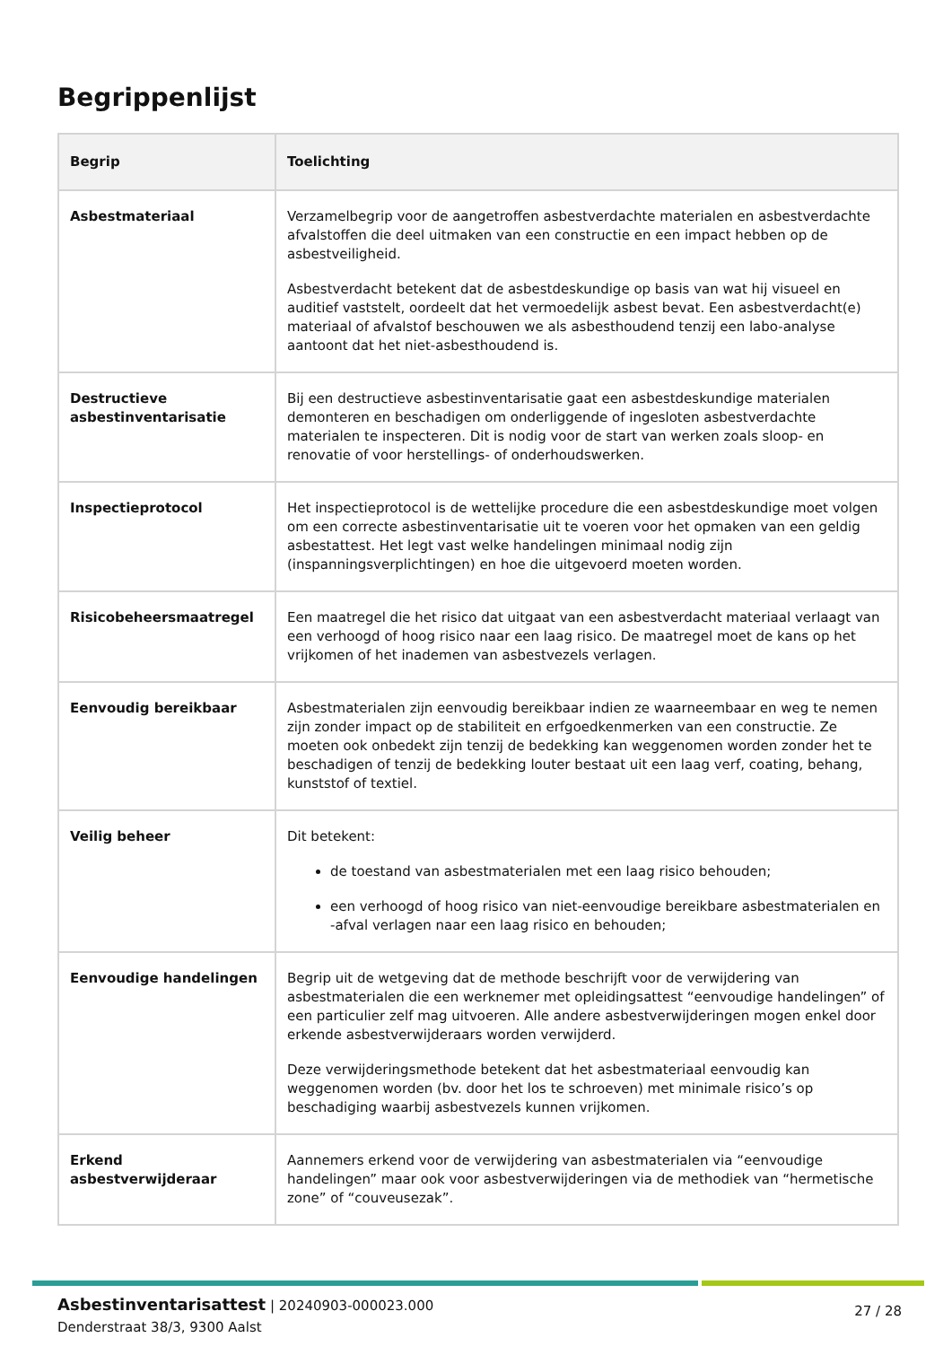Begrippenlijst
| Begrip | Toelichting |
| --- | --- |
| Asbestmateriaal | Verzamelbegrip voor de aangetroffen asbestverdachte materialen en asbestverdachte afvalstoffen die deel uitmaken van een constructie en een impact hebben op de asbestveiligheid. Asbestverdacht betekent dat de asbestdeskundige op basis van wat hij visueel en auditief vaststelt, oordeelt dat het vermoedelijk asbest bevat. Een asbestverdacht(e) materiaal of afvalstof beschouwen we als asbesthoudend tenzij een labo-analyse aantoont dat het niet-asbesthoudend is. |
| Destructieve asbestinventarisatie | Bij een destructieve asbestinventarisatie gaat een asbestdeskundige materialen demonteren en beschadigen om onderliggende of ingesloten asbestverdachte materialen te inspecteren. Dit is nodig voor de start van werken zoals sloop- en renovatie of voor herstellings- of onderhoudswerken. |
| Inspectieprotocol | Het inspectieprotocol is de wettelijke procedure die een asbestdeskundige moet volgen om een correcte asbestinventarisatie uit te voeren voor het opmaken van een geldig asbestattest. Het legt vast welke handelingen minimaal nodig zijn (inspanningsverplichtingen) en hoe die uitgevoerd moeten worden. |
| Risicobeheersmaatregel | Een maatregel die het risico dat uitgaat van een asbestverdacht materiaal verlaagt van een verhoogd of hoog risico naar een laag risico. De maatregel moet de kans op het vrijkomen of het inademen van asbestvezels verlagen. |
| Eenvoudig bereikbaar | Asbestmaterialen zijn eenvoudig bereikbaar indien ze waarneembaar en weg te nemen zijn zonder impact op de stabiliteit en erfgoedkenmerken van een constructie. Ze moeten ook onbedekt zijn tenzij de bedekking kan weggenomen worden zonder het te beschadigen of tenzij de bedekking louter bestaat uit een laag verf, coating, behang, kunststof of textiel. |
| Veilig beheer | Dit betekent: de toestand van asbestmaterialen met een laag risico behouden; een verhoogd of hoog risico van niet-eenvoudige bereikbare asbestmaterialen en -afval verlagen naar een laag risico en behouden; |
| Eenvoudige handelingen | Begrip uit de wetgeving dat de methode beschrijft voor de verwijdering van asbestmaterialen die een werknemer met opleidingsattest “eenvoudige handelingen” of een particulier zelf mag uitvoeren. Alle andere asbestverwijderingen mogen enkel door erkende asbestverwijderaars worden verwijderd. Deze verwijderingsmethode betekent dat het asbestmateriaal eenvoudig kan weggenomen worden (bv. door het los te schroeven) met minimale risico’s op beschadiging waarbij asbestvezels kunnen vrijkomen. |
| Erkend asbestverwijderaar | Aannemers erkend voor de verwijdering van asbestmaterialen via “eenvoudige handelingen” maar ook voor asbestverwijderingen via de methodiek van “hermetische zone” of “couveusezak”. |
Asbestinventarisattest | 20240903-000023.000
Denderstraat 38/3, 9300 Aalst
27 / 28